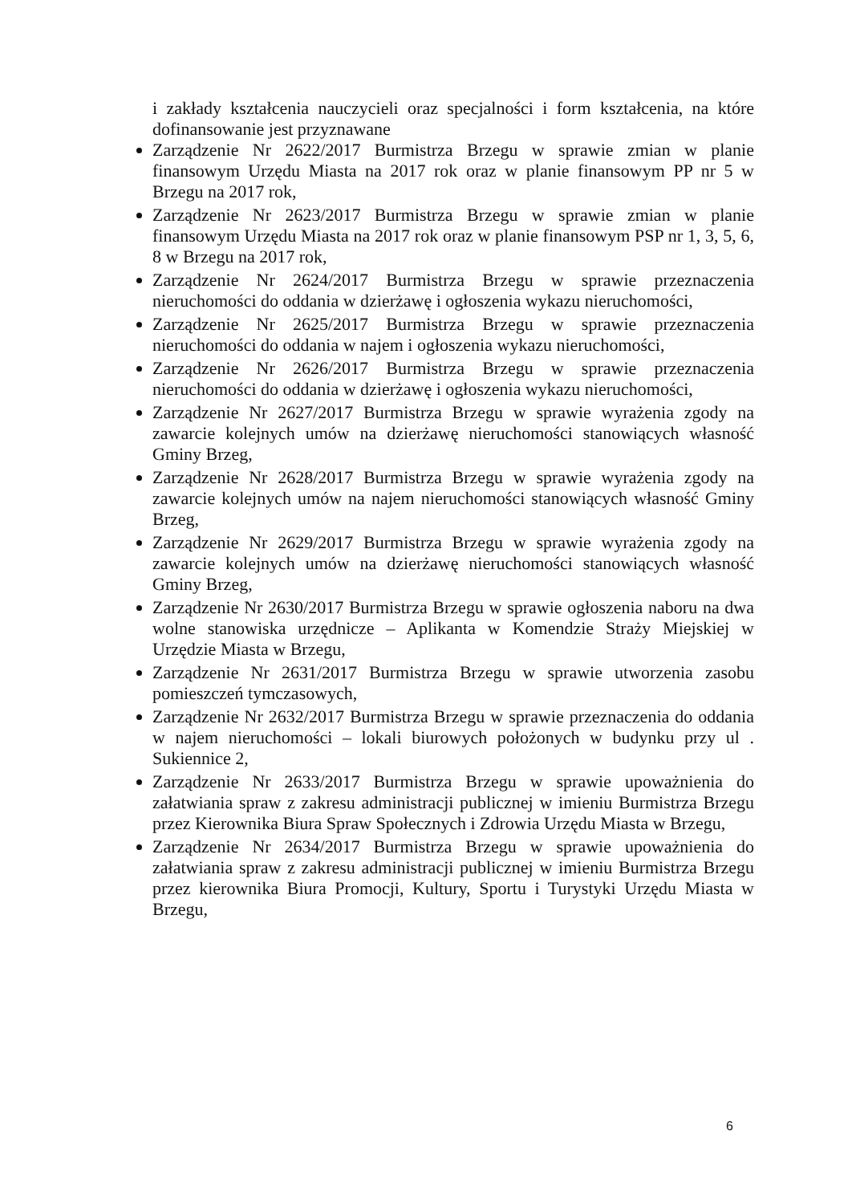i zakłady kształcenia nauczycieli oraz specjalności i form kształcenia, na które dofinansowanie jest przyznawane
Zarządzenie Nr 2622/2017 Burmistrza Brzegu w sprawie zmian w planie finansowym Urzędu Miasta na 2017 rok oraz w planie finansowym PP nr 5 w Brzegu na 2017 rok,
Zarządzenie Nr 2623/2017 Burmistrza Brzegu w sprawie zmian w planie finansowym Urzędu Miasta na 2017 rok oraz w planie finansowym PSP nr 1, 3, 5, 6, 8 w Brzegu na 2017 rok,
Zarządzenie Nr 2624/2017 Burmistrza Brzegu w sprawie przeznaczenia nieruchomości do oddania w dzierżawę i ogłoszenia wykazu nieruchomości,
Zarządzenie Nr 2625/2017 Burmistrza Brzegu w sprawie przeznaczenia nieruchomości do oddania w najem i ogłoszenia wykazu nieruchomości,
Zarządzenie Nr 2626/2017 Burmistrza Brzegu w sprawie przeznaczenia nieruchomości do oddania w dzierżawę i ogłoszenia wykazu nieruchomości,
Zarządzenie Nr 2627/2017 Burmistrza Brzegu w sprawie wyrażenia zgody na zawarcie kolejnych umów na dzierżawę nieruchomości stanowiących własność Gminy Brzeg,
Zarządzenie Nr 2628/2017 Burmistrza Brzegu w sprawie wyrażenia zgody na zawarcie kolejnych umów na najem nieruchomości stanowiących własność Gminy Brzeg,
Zarządzenie Nr 2629/2017 Burmistrza Brzegu w sprawie wyrażenia zgody na zawarcie kolejnych umów na dzierżawę nieruchomości stanowiących własność Gminy Brzeg,
Zarządzenie Nr 2630/2017 Burmistrza Brzegu w sprawie ogłoszenia naboru na dwa wolne stanowiska urzędnicze – Aplikanta w Komendzie Straży Miejskiej w Urzędzie Miasta w Brzegu,
Zarządzenie Nr 2631/2017 Burmistrza Brzegu w sprawie utworzenia zasobu pomieszczeń tymczasowych,
Zarządzenie Nr 2632/2017 Burmistrza Brzegu w sprawie przeznaczenia do oddania w najem nieruchomości – lokali biurowych położonych w budynku przy ul . Sukiennice 2,
Zarządzenie Nr 2633/2017 Burmistrza Brzegu w sprawie upoważnienia do załatwiania spraw z zakresu administracji publicznej w imieniu Burmistrza Brzegu przez Kierownika Biura Spraw Społecznych i Zdrowia Urzędu Miasta w Brzegu,
Zarządzenie Nr 2634/2017 Burmistrza Brzegu w sprawie upoważnienia do załatwiania spraw z zakresu administracji publicznej w imieniu Burmistrza Brzegu przez kierownika Biura Promocji, Kultury, Sportu i Turystyki Urzędu Miasta w Brzegu,
6